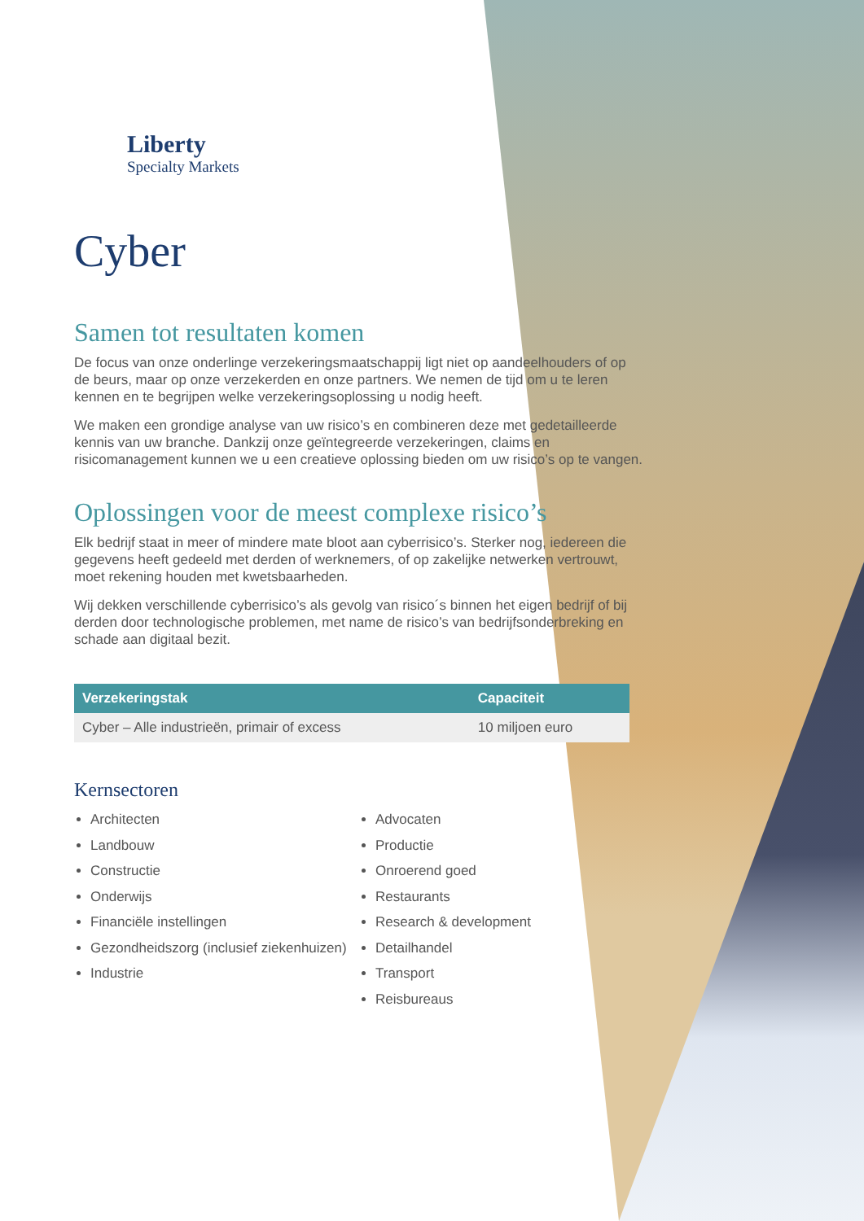Liberty
Specialty Markets
Cyber
Samen tot resultaten komen
De focus van onze onderlinge verzekeringsmaatschappij ligt niet op aandeelhouders of op de beurs, maar op onze verzekerden en onze partners. We nemen de tijd om u te leren kennen en te begrijpen welke verzekeringsoplossing u nodig heeft.
We maken een grondige analyse van uw risico’s en combineren deze met gedetailleerde kennis van uw branche. Dankzij onze geïntegreerde verzekeringen, claims en risicomanagement kunnen we u een creatieve oplossing bieden om uw risico’s op te vangen.
Oplossingen voor de meest complexe risico’s
Elk bedrijf staat in meer of mindere mate bloot aan cyberrisico’s. Sterker nog, iedereen die gegevens heeft gedeeld met derden of werknemers, of op zakelijke netwerken vertrouwt, moet rekening houden met kwetsbaarheden.
Wij dekken verschillende cyberrisico’s als gevolg van risico´s binnen het eigen bedrijf of bij derden door technologische problemen, met name de risico’s van bedrijfsonderbreking en schade aan digitaal bezit.
| Verzekeringstak | Capaciteit |
| --- | --- |
| Cyber – Alle industrieën, primair of excess | 10 miljoen euro |
Kernsectoren
Architecten
Landbouw
Constructie
Onderwijs
Financiële instellingen
Gezondheidszorg (inclusief ziekenhuizen)
Industrie
Advocaten
Productie
Onroerend goed
Restaurants
Research & development
Detailhandel
Transport
Reisbureaus